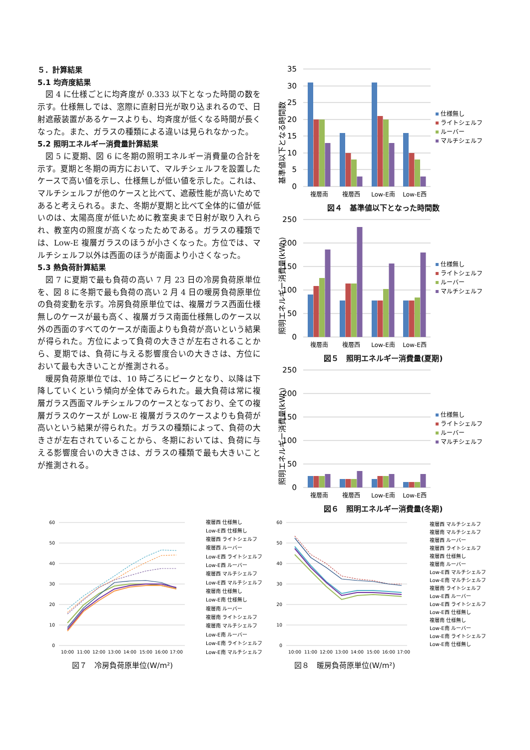５．計算結果
5.1 均斉度結果
図 4 に仕様ごとに均斉度が 0.333 以下となった時間の数を示す。仕様無しでは、窓際に直射日光が取り込まれるので、日射遮蔽装置があるケースよりも、均斉度が低くなる時間が長くなった。また、ガラスの種類による違いは見られなかった。
5.2 照明エネルギー消費量計算結果
図 5 に夏期、図 6 に冬期の照明エネルギー消費量の合計を示す。夏期と冬期の両方において、マルチシェルフを設置したケースで高い値を示し、仕様無しが低い値を示した。これは、マルチシェルフが他のケースと比べて、遮蔽性能が高いためであると考えられる。また、冬期が夏期と比べて全体的に値が低いのは、太陽高度が低いために教室奥まで日射が取り入れられ、教室内の照度が高くなったためである。ガラスの種類では、Low-E 複層ガラスのほうが小さくなった。方位では、マルチシェルフ以外は西面のほうが南面より小さくなった。
5.3 熱負荷計算結果
図 7 に夏期で最も負荷の高い 7 月 23 日の冷房負荷原単位を、図 8 に冬期で最も負荷の高い 2 月 4 日の暖房負荷原単位の負荷変動を示す。冷房負荷原単位では、複層ガラス西面仕様無しのケースが最も高く、複層ガラス南面仕様無しのケース以外の西面のすべてのケースが南面よりも負荷が高いという結果が得られた。方位によって負荷の大きさが左右されることから、夏期では、負荷に与える影響度合いの大きさは、方位において最も大きいことが推測される。
暖房負荷原単位では、10 時ごろにピークとなり、以降は下降していくという傾向が全体でみられた。最大負荷は常に複層ガラス西面マルチシェルフのケースとなっており、全ての複層ガラスのケースが Low-E 複層ガラスのケースよりも負荷が高いという結果が得られた。ガラスの種類によって、負荷の大きさが左右されていることから、冬期においては、負荷に与える影響度合いの大きさは、ガラスの種類で最も大きいことが推測される。
35
30
25
20
15
10
5
0
基準値以下となる時間数
複層南
複層西
Low-E南
Low-E西
仕様無し
ライトシェルフ
ルーバー
マルチシェルフ
図４　基準値以下となった時間数
250
200
150
100
50
0
照明エネルギー消費量(kWh)
複層南
複層西
Low-E南
Low-E西
仕様無し
ライトシェルフ
ルーバー
マルチシェルフ
図５　照明エネルギー消費量(夏期)
250
200
150
100
50
0
照明エネルギー消費量(kWh)
複層南
複層西
Low-E南
Low-E西
仕様無し
ライトシェルフ
ルーバー
マルチシェルフ
図６　照明エネルギー消費量(冬期)
60
50
40
30
20
10
0
10:00
11:00
12:00
13:00
14:00
15:00
16:00
17:00
複層西 仕様無し
Low-E西 仕様無し
複層西 ライトシェルフ
複層西 ルーバー
Low-E西 ライトシェルフ
Low-E西 ルーバー
複層西 マルチシェルフ
Low-E西 マルチシェルフ
複層南 仕様無し
Low-E南 仕様無し
複層南 ルーバー
複層南 ライトシェルフ
複層南 マルチシェルフ
Low-E南 ルーバー
Low-E南 ライトシェルフ
Low-E南 マルチシェルフ
図７　冷房負荷原単位(W/m²)
60
50
40
30
20
10
0
10:00
11:00
12:00
13:00
14:00
15:00
16:00
17:00
複層西 マルチシェルフ
複層南 マルチシェルフ
複層西 ルーバー
複層西 ライトシェルフ
複層西 仕様無し
複層南 ルーバー
Low-E西 マルチシェルフ
Low-E南 マルチシェルフ
複層南 ライトシェルフ
Low-E西 ルーバー
Low-E西 ライトシェルフ
Low-E西 仕様無し
複層南 仕様無し
Low-E南 ルーバー
Low-E南 ライトシェルフ
Low-E南 仕様無し
図８　暖房負荷原単位(W/m²)